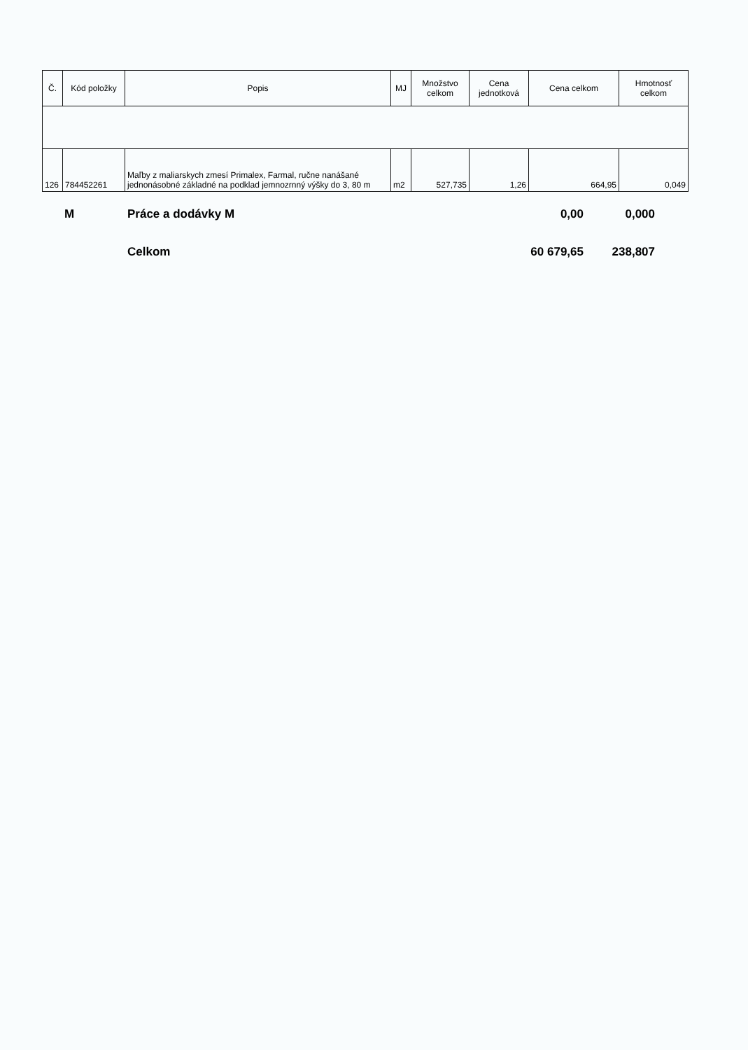| Č. | Kód položky | Popis | MJ | Množstvo celkom | Cena jednotková | Cena celkom | Hmotnosť celkom |
| --- | --- | --- | --- | --- | --- | --- | --- |
| 126 | 784452261 | Maľby z maliarskych zmesí Primalex, Farmal, ručne nanášané jednonásobné základné na podklad jemnozrnný výšky do 3, 80 m | m2 | 527,735 | 1,26 | 664,95 | 0,049 |
M Práce a dodávky M 0,00 0,000
Celkom 60 679,65 238,807